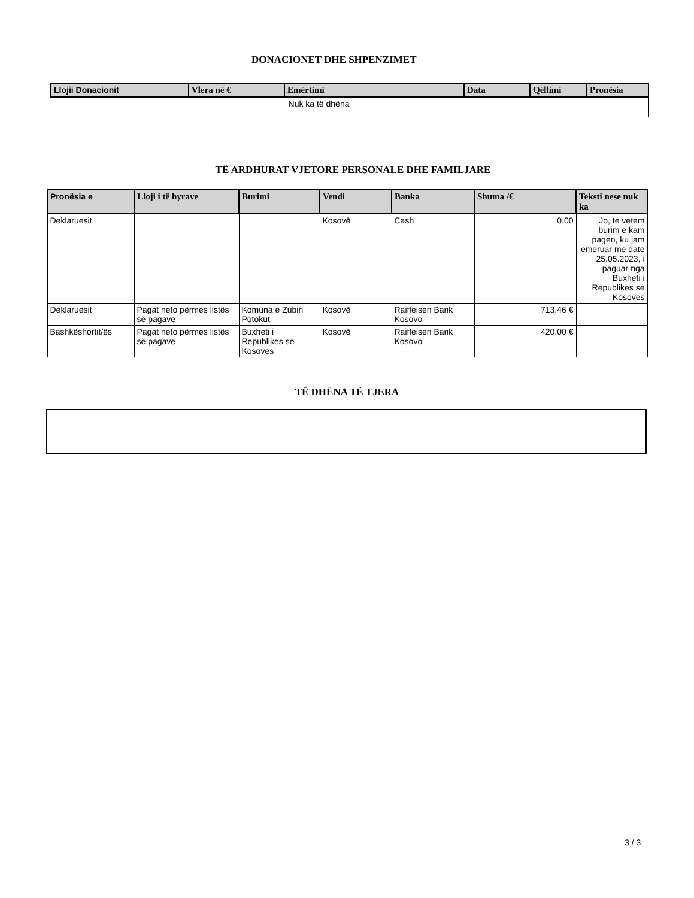DONACIONET DHE SHPENZIMET
| Llojii Donacionit | Vlera në € | Emërtimi | Data | Qëllimi | Pronësia |
| --- | --- | --- | --- | --- | --- |
| Nuk ka të dhëna | | | | | |
TË ARDHURAT VJETORE PERSONALE DHE FAMILJARE
| Pronësia e | Lloji i të hyrave | Burimi | Vendi | Banka | Shuma /€ | Teksti nese nuk ka |
| --- | --- | --- | --- | --- | --- | --- |
| Deklaruesit | | | Kosovë | Cash | 0.00 | Jo, te vetem burim e kam pagen, ku jam emeruar me date 25.05.2023, i paguar nga Buxheti i Republikes se Kosoves |
| Deklaruesit | Pagat neto përmes listës së pagave | Komuna e Zubin Potokut | Kosovë | Raiffeisen Bank Kosovo | 713.46 € | |
| Bashkëshortit/ës | Pagat neto përmes listës së pagave | Buxheti i Republikes se Kosoves | Kosovë | Raiffeisen Bank Kosovo | 420.00 € | |
TË DHËNA TË TJERA
3 / 3